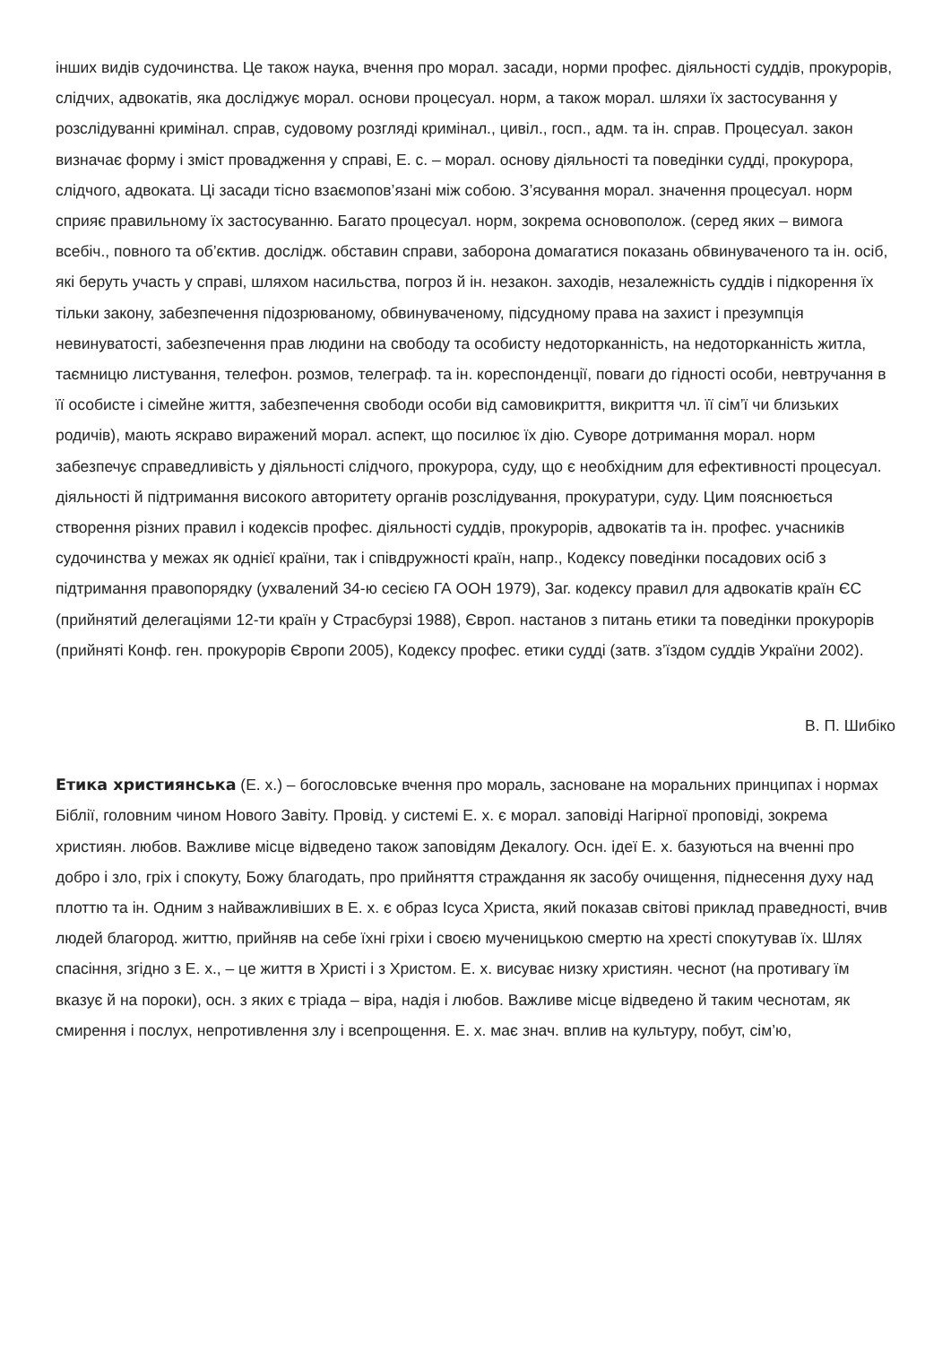інших видів судочинства. Це також наука, вчення про морал. засади, норми профес. діяльності суддів, прокурорів, слідчих, адвокатів, яка досліджує морал. основи процесуал. норм, а також морал. шляхи їх застосування у розслідуванні кримінал. справ, судовому розгляді кримінал., цивіл., госп., адм. та ін. справ. Процесуал. закон визначає форму і зміст провадження у справі, Е. с. – морал. основу діяльності та поведінки судді, прокурора, слідчого, адвоката. Ці засади тісно взаємопов’язані між собою. З’ясування морал. значення процесуал. норм сприяє правильному їх застосуванню. Багато процесуал. норм, зокрема основополож. (серед яких – вимога всебіч., повного та об’єктив. дослідж. обставин справи, заборона домагатися показань обвинуваченого та ін. осіб, які беруть участь у справі, шляхом насильства, погроз й ін. незакон. заходів, незалежність суддів і підкорення їх тільки закону, забезпечення підозрюваному, обвинуваченому, підсудному права на захист і презумпція невинуватості, забезпечення прав людини на свободу та особисту недоторканність, на недоторканність житла, таємницю листування, телефон. розмов, телеграф. та ін. кореспонденції, поваги до гідності особи, невтручання в її особисте і сімейне життя, забезпечення свободи особи від самовикриття, викриття чл. її сім’ї чи близьких родичів), мають яскраво виражений морал. аспект, що посилює їх дію. Суворе дотримання морал. норм забезпечує справедливість у діяльності слідчого, прокурора, суду, що є необхідним для ефективності процесуал. діяльності й підтримання високого авторитету органів розслідування, прокуратури, суду. Цим пояснюється створення різних правил і кодексів профес. діяльності суддів, прокурорів, адвокатів та ін. профес. учасників судочинства у межах як однієї країни, так і співдружності країн, напр., Кодексу поведінки посадових осіб з підтримання правопорядку (ухвалений 34-ю сесією ГА ООН 1979), Заг. кодексу правил для адвокатів країн ЄС (прийнятий делегаціями 12-ти країн у Страсбурзі 1988), Європ. настанов з питань етики та поведінки прокурорів (прийняті Конф. ген. прокурорів Європи 2005), Кодексу профес. етики судді (затв. з’їздом суддів України 2002).
В. П. Шибіко
Етика християнська (Е. х.) – богословське вчення про мораль, засноване на моральних принципах і нормах Біблії, головним чином Нового Завіту. Провід. у системі Е. х. є морал. заповіді Нагірної проповіді, зокрема християн. любов. Важливе місце відведено також заповідям Декалогу. Осн. ідеї Е. х. базуються на вченні про добро і зло, гріх і спокуту, Божу благодать, про прийняття страждання як засобу очищення, піднесення духу над плоттю та ін. Одним з найважливіших в Е. х. є образ Ісуса Христа, який показав світові приклад праведності, вчив людей благород. життю, прийняв на себе їхні гріхи і своєю мученицькою смертю на хресті спокутував їх. Шлях спасіння, згідно з Е. х., – це життя в Христі і з Христом. Е. х. висуває низку християн. чеснот (на противагу їм вказує й на пороки), осн. з яких є тріада – віра, надія і любов. Важливе місце відведено й таким чеснотам, як смирення і послух, непротивлення злу і всепрощення. Е. х. має знач. вплив на культуру, побут, сім’ю,